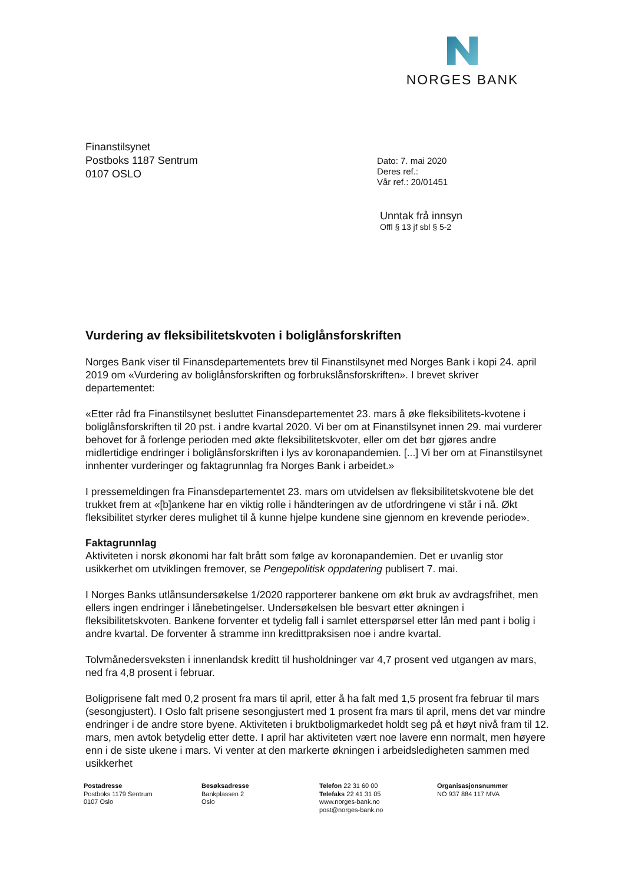NORGES BANK
Finanstilsynet
Postboks 1187 Sentrum
0107 OSLO
Dato: 7. mai 2020
Deres ref.:
Vår ref.: 20/01451
Unntak frå innsyn
Offl § 13 jf sbl § 5-2
Vurdering av fleksibilitetskvoten i boliglånsforskriften
Norges Bank viser til Finansdepartementets brev til Finanstilsynet med Norges Bank i kopi 24. april 2019 om «Vurdering av boliglånsforskriften og forbrukslånsforskriften». I brevet skriver departementet:
«Etter råd fra Finanstilsynet besluttet Finansdepartementet 23. mars å øke fleksibilitets-kvotene i boliglånsforskriften til 20 pst. i andre kvartal 2020. Vi ber om at Finanstilsynet innen 29. mai vurderer behovet for å forlenge perioden med økte fleksibilitetskvoter, eller om det bør gjøres andre midlertidige endringer i boliglånsforskriften i lys av koronapandemien. [...] Vi ber om at Finanstilsynet innhenter vurderinger og faktagrunnlag fra Norges Bank i arbeidet.»
I pressemeldingen fra Finansdepartementet 23. mars om utvidelsen av fleksibilitetskvotene ble det trukket frem at «[b]ankene har en viktig rolle i håndteringen av de utfordringene vi står i nå. Økt fleksibilitet styrker deres mulighet til å kunne hjelpe kundene sine gjennom en krevende periode».
Faktagrunnlag
Aktiviteten i norsk økonomi har falt brått som følge av koronapandemien. Det er uvanlig stor usikkerhet om utviklingen fremover, se Pengepolitisk oppdatering publisert 7. mai.
I Norges Banks utlånsundersøkelse 1/2020 rapporterer bankene om økt bruk av avdragsfrihet, men ellers ingen endringer i lånebetingelser. Undersøkelsen ble besvart etter økningen i fleksibilitetskvoten. Bankene forventer et tydelig fall i samlet etterspørsel etter lån med pant i bolig i andre kvartal. De forventer å stramme inn kredittpraksisen noe i andre kvartal.
Tolvmånedersveksten i innenlandsk kreditt til husholdninger var 4,7 prosent ved utgangen av mars, ned fra 4,8 prosent i februar.
Boligprisene falt med 0,2 prosent fra mars til april, etter å ha falt med 1,5 prosent fra februar til mars (sesongjustert). I Oslo falt prisene sesongjustert med 1 prosent fra mars til april, mens det var mindre endringer i de andre store byene. Aktiviteten i bruktboligmarkedet holdt seg på et høyt nivå fram til 12. mars, men avtok betydelig etter dette. I april har aktiviteten vært noe lavere enn normalt, men høyere enn i de siste ukene i mars. Vi venter at den markerte økningen i arbeidsledigheten sammen med usikkerhet
Postadresse
Postboks 1179 Sentrum
0107 Oslo
Besøksadresse
Bankplassen 2
Oslo
Telefon 22 31 60 00
Telefaks 22 41 31 05
www.norges-bank.no
post@norges-bank.no
Organisasjonsnummer
NO 937 884 117 MVA